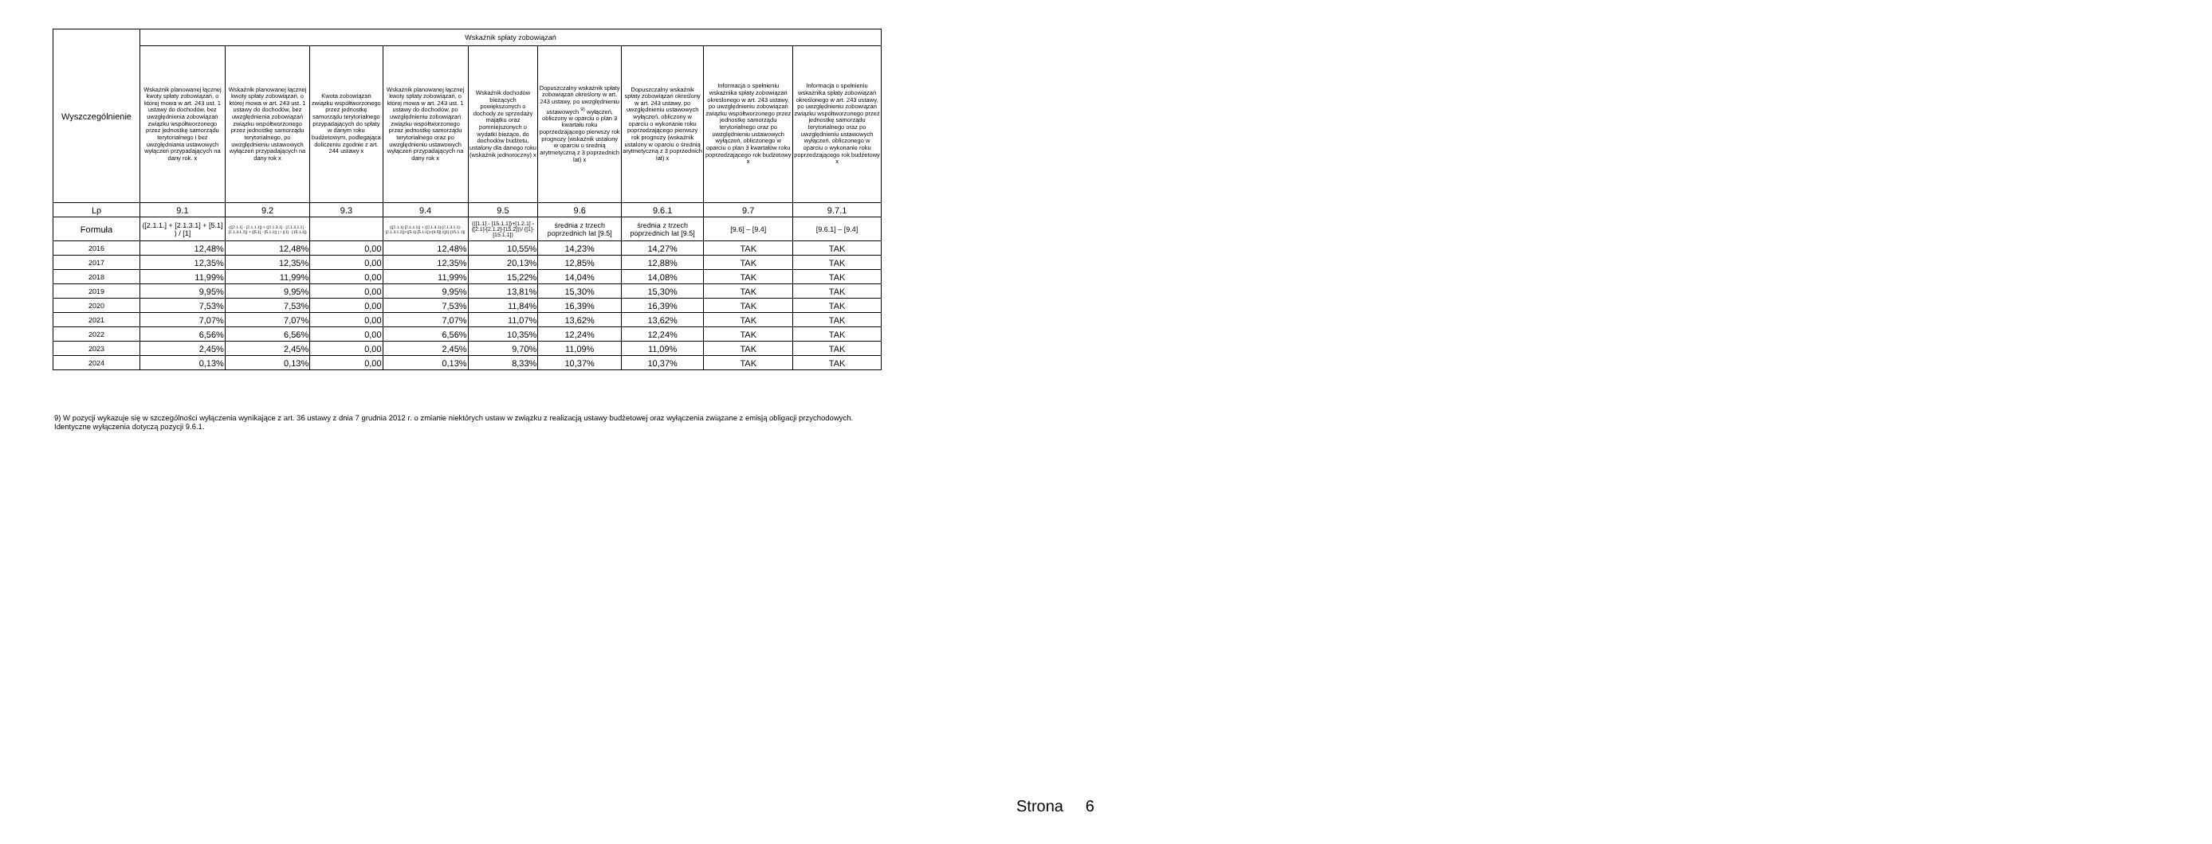| Wyszczególnienie | Wskaźnik spłaty zobowiązań | | | | | | | | |
| --- | --- | --- | --- | --- | --- | --- | --- | --- | --- |
| | Wskaźnik planowanej łącznej kwoty spłaty zobowiązań, o której mowa w art. 243 ust. 1 ustawy do dochodów, bez uwzględnienia zobowiązań związku współtworzonego przez jednostkę samorządu terytorialnego i bez uwzględniania ustawowych wyłączeń przypadających na dany rok. x | Wskaźnik planowanej łącznej kwoty spłaty zobowiązań, o której mowa w art. 243 ust. 1 ustawy do dochodów, bez uwzględnienia zobowiązań związku współtworzonego przez jednostkę samorządu terytorialnego, po uwzględnieniu ustawowych wyłączeń przypadających na dany rok x | Kwota zobowiązań związku współtworzonego przez jednostkę samorządu terytorialnego przypadających do spłaty w danym roku budżetowym, podlegająca doliczeniu zgodnie z art. 244 ustawy x | Wskaźnik planowanej łącznej kwoty spłaty zobowiązań, o której mowa w art. 243 ust. 1 ustawy do dochodów, po uwzględnieniu zobowiązań związku współtworzonego przez jednostkę samorządu terytorialnego oraz po uwzględnieniu ustawowych wyłączeń przypadających na dany rok x | Wskaźnik dochodów bieżących powiększonych o dochody ze sprzedaży majątku oraz pomniejszonych o wydatki bieżące, do dochodów budżetu, ustalony dla danego roku (wskaźnik jednoroczny) x | Dopuszczalny wskaźnik spłaty zobowiązań określony w art. 243 ustawy, po uwzględnieniu ustawowych <sup>9)</sup> wyłączeń, obliczony w oparciu o plan 3 kwartału roku poprzedzającego pierwszy rok prognozy (wskaźnik ustalony w oparciu o średnią arytmetyczną z 3 poprzednich lat) x | Dopuszczalny wskaźnik spłaty zobowiązań określony w art. 243 ustawy, po uwzględnieniu ustawowych wyłączeń, obliczony w oparciu o wykonanie roku poprzedzającego pierwszy rok prognozy (wskaźnik ustalony w oparciu o średnią arytmetyczną z 3 poprzednich lat) x | Informacja o spełnieniu wskaźnika spłaty zobowiązań określonego w art. 243 ustawy, po uwzględnieniu zobowiązań związku współtworzonego przez jednostkę samorządu terytorialnego oraz po uwzględnieniu ustawowych wyłączeń, obliczonego w oparciu o plan 3 kwartałów roku poprzedzającego rok budżetowy x | Informacja o spełnieniu wskaźnika spłaty zobowiązań określonego w art. 243 ustawy, po uwzględnieniu zobowiązań związku współtworzonego przez jednostkę samorządu terytorialnego oraz po uwzględnieniu ustawowych wyłączeń, obliczonego w oparciu o wykonanie roku poprzedzającego rok budżetowy x |
| Lp | 9.1 | 9.2 | 9.3 | 9.4 | 9.5 | 9.6 | 9.6.1 | 9.7 | 9.7.1 |
| Formuła | ([2.1.1.] + [2.1.3.1] + [5.1] ) / [1] | (([2.1.1] - [2.1.1.1]) + ([2.1.3.1] - [2.1.3.1.1] - [2.1.3.1.2]) + ([5.1] - [5.1.1]) ) / ([1] - [15.1.1]) | | (([2.1.1]-[2.1.1.1]) + ([2.1.3.1]-[2.1.3.1.1]-[2.1.3.1.2])+([5.1]-[5.1.1])+[9.5]) /([1]-[15.1.1]) | (([1.1] - [15.1.1])+[1.2.1] - ([2.1]-[2.1.2]-[15.2]))/ ([1]-[15.1.1]) | średnia z trzech poprzednich lat [9.5] | średnia z trzech poprzednich lat [9.5] | [9.6] – [9.4] | [9.6.1] – [9.4] |
| 2016 | 12,48% | 12,48% | 0,00 | 12,48% | 10,55% | 14,23% | 14,27% | TAK | TAK |
| 2017 | 12,35% | 12,35% | 0,00 | 12,35% | 20,13% | 12,85% | 12,88% | TAK | TAK |
| 2018 | 11,99% | 11,99% | 0,00 | 11,99% | 15,22% | 14,04% | 14,08% | TAK | TAK |
| 2019 | 9,95% | 9,95% | 0,00 | 9,95% | 13,81% | 15,30% | 15,30% | TAK | TAK |
| 2020 | 7,53% | 7,53% | 0,00 | 7,53% | 11,84% | 16,39% | 16,39% | TAK | TAK |
| 2021 | 7,07% | 7,07% | 0,00 | 7,07% | 11,07% | 13,62% | 13,62% | TAK | TAK |
| 2022 | 6,56% | 6,56% | 0,00 | 6,56% | 10,35% | 12,24% | 12,24% | TAK | TAK |
| 2023 | 2,45% | 2,45% | 0,00 | 2,45% | 9,70% | 11,09% | 11,09% | TAK | TAK |
| 2024 | 0,13% | 0,13% | 0,00 | 0,13% | 8,33% | 10,37% | 10,37% | TAK | TAK |
9) W pozycji wykazuje się w szczególności wyłączenia wynikające z art. 36 ustawy z dnia 7 grudnia 2012 r. o zmianie niektórych ustaw w związku z realizacją ustawy budżetowej oraz wyłączenia związane z emisją obligacji przychodowych.
Identyczne wyłączenia dotyczą pozycji 9.6.1.
Strona 6